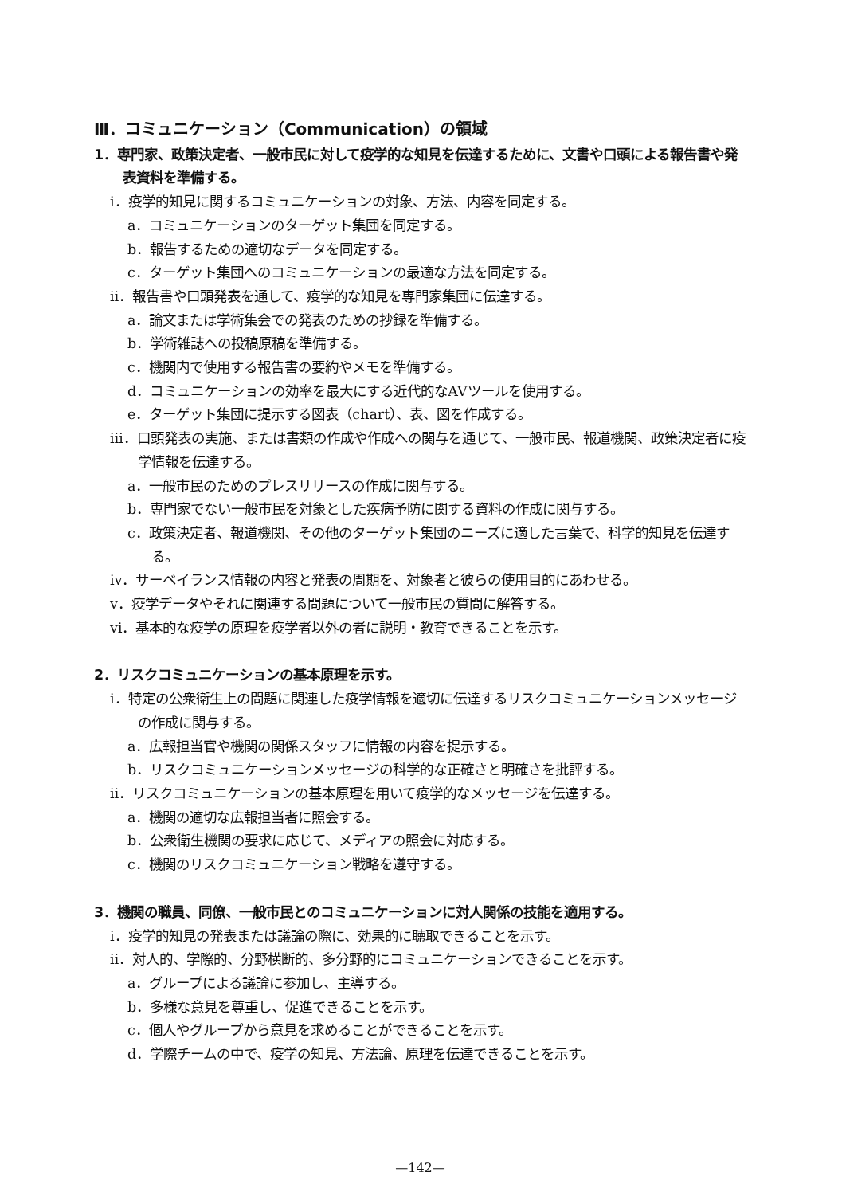Ⅲ．コミュニケーション（Communication）の領域
1．専門家、政策決定者、一般市民に対して疫学的な知見を伝達するために、文書や口頭による報告書や発表資料を準備する。
ⅰ．疫学的知見に関するコミュニケーションの対象、方法、内容を同定する。
a．コミュニケーションのターゲット集団を同定する。
b．報告するための適切なデータを同定する。
c．ターゲット集団へのコミュニケーションの最適な方法を同定する。
ⅱ．報告書や口頭発表を通して、疫学的な知見を専門家集団に伝達する。
a．論文または学術集会での発表のための抄録を準備する。
b．学術雑誌への投稿原稿を準備する。
c．機関内で使用する報告書の要約やメモを準備する。
d．コミュニケーションの効率を最大にする近代的なAVツールを使用する。
e．ターゲット集団に提示する図表（chart）、表、図を作成する。
ⅲ．口頭発表の実施、または書類の作成や作成への関与を通じて、一般市民、報道機関、政策決定者に疫学情報を伝達する。
a．一般市民のためのプレスリリースの作成に関与する。
b．専門家でない一般市民を対象とした疾病予防に関する資料の作成に関与する。
c．政策決定者、報道機関、その他のターゲット集団のニーズに適した言葉で、科学的知見を伝達する。
ⅳ．サーベイランス情報の内容と発表の周期を、対象者と彼らの使用目的にあわせる。
ⅴ．疫学データやそれに関連する問題について一般市民の質問に解答する。
ⅵ．基本的な疫学の原理を疫学者以外の者に説明・教育できることを示す。
2．リスクコミュニケーションの基本原理を示す。
ⅰ．特定の公衆衛生上の問題に関連した疫学情報を適切に伝達するリスクコミュニケーションメッセージの作成に関与する。
a．広報担当官や機関の関係スタッフに情報の内容を提示する。
b．リスクコミュニケーションメッセージの科学的な正確さと明確さを批評する。
ⅱ．リスクコミュニケーションの基本原理を用いて疫学的なメッセージを伝達する。
a．機関の適切な広報担当者に照会する。
b．公衆衛生機関の要求に応じて、メディアの照会に対応する。
c．機関のリスクコミュニケーション戦略を遵守する。
3．機関の職員、同僚、一般市民とのコミュニケーションに対人関係の技能を適用する。
ⅰ．疫学的知見の発表または議論の際に、効果的に聴取できることを示す。
ⅱ．対人的、学際的、分野横断的、多分野的にコミュニケーションできることを示す。
a．グループによる議論に参加し、主導する。
b．多様な意見を尊重し、促進できることを示す。
c．個人やグループから意見を求めることができることを示す。
d．学際チームの中で、疫学の知見、方法論、原理を伝達できることを示す。
—142—